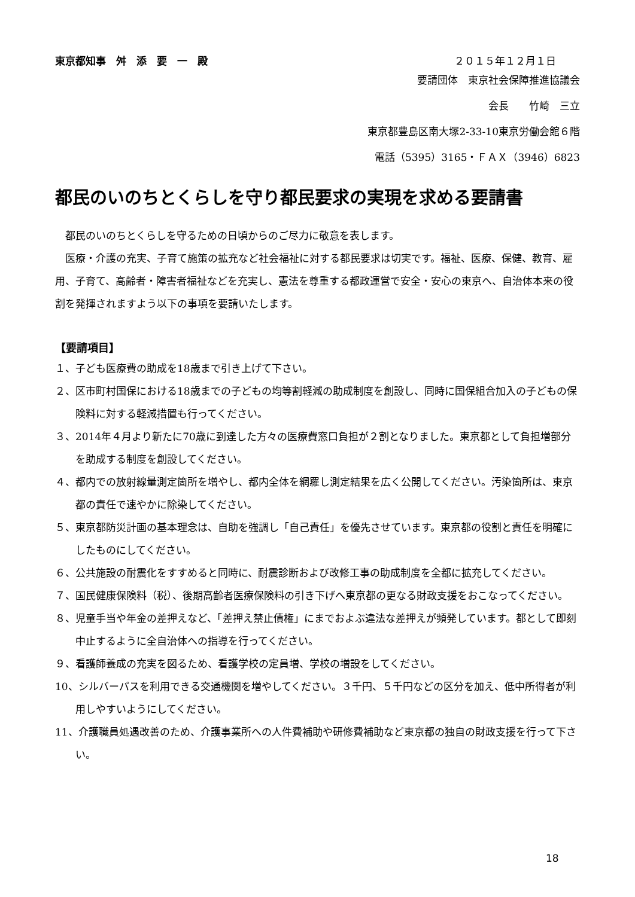東京都知事　舛　添　要　一　殿 ２０１５年１２月１日
要請団体　東京社会保障推進協議会
会長　　竹崎　三立
東京都豊島区南大塚2-33-10東京労働会館６階
電話（5395）3165・ＦＡＸ（3946）6823
都民のいのちとくらしを守り都民要求の実現を求める要請書
都民のいのちとくらしを守るための日頃からのご尽力に敬意を表します。
医療・介護の充実、子育て施策の拡充など社会福祉に対する都民要求は切実です。福祉、医療、保健、教育、雇用、子育て、高齢者・障害者福祉などを充実し、憲法を尊重する都政運営で安全・安心の東京へ、自治体本来の役割を発揮されますよう以下の事項を要請いたします。
【要請項目】
１、子ども医療費の助成を18歳まで引き上げて下さい。
２、区市町村国保における18歳までの子どもの均等割軽減の助成制度を創設し、同時に国保組合加入の子どもの保険料に対する軽減措置も行ってください。
３、2014年４月より新たに70歳に到達した方々の医療費窓口負担が２割となりました。東京都として負担増部分を助成する制度を創設してください。
４、都内での放射線量測定箇所を増やし、都内全体を網羅し測定結果を広く公開してください。汚染箇所は、東京都の責任で速やかに除染してください。
５、東京都防災計画の基本理念は、自助を強調し「自己責任」を優先させています。東京都の役割と責任を明確にしたものにしてください。
６、公共施設の耐震化をすすめると同時に、耐震診断および改修工事の助成制度を全都に拡充してください。
７、国民健康保険料（税）、後期高齢者医療保険料の引き下げへ東京都の更なる財政支援をおこなってください。
８、児童手当や年金の差押えなど、「差押え禁止債権」にまでおよぶ違法な差押えが頻発しています。都として即刻中止するように全自治体への指導を行ってください。
９、看護師養成の充実を図るため、看護学校の定員増、学校の増設をしてください。
10、シルバーパスを利用できる交通機関を増やしてください。３千円、５千円などの区分を加え、低中所得者が利用しやすいようにしてください。
11、介護職員処遇改善のため、介護事業所への人件費補助や研修費補助など東京都の独自の財政支援を行って下さい。
18